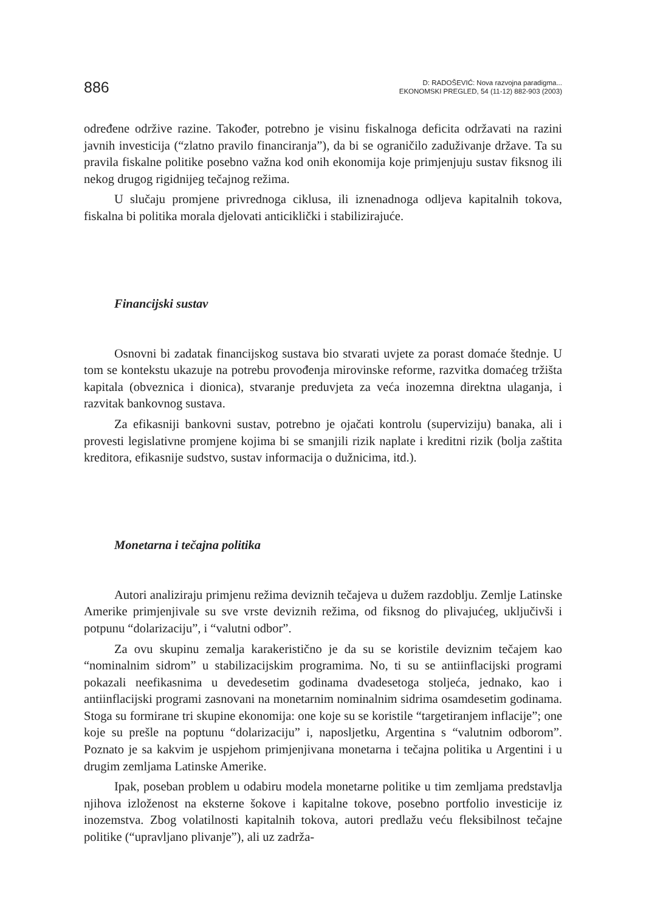886
D: RADOŠEVIĆ: Nova razvojna paradigma...
EKONOMSKI PREGLED, 54 (11-12) 882-903 (2003)
određene održive razine. Također, potrebno je visinu fiskalnoga deficita održavati na razini javnih investicija (“zlatno pravilo financiranja”), da bi se ograničilo zaduživanje države. Ta su pravila fiskalne politike posebno važna kod onih ekonomija koje primjenjuju sustav fiksnog ili nekog drugog rigidnijeg tečajnog režima.
U slučaju promjene privrednoga ciklusa, ili iznenadnoga odljeva kapitalnih tokova, fiskalna bi politika morala djelovati anticiklički i stabilizirajuće.
Financijski sustav
Osnovni bi zadatak financijskog sustava bio stvarati uvjete za porast domaće štednje. U tom se kontekstu ukazuje na potrebu provođenja mirovinske reforme, razvitka domaćeg tržišta kapitala (obveznica i dionica), stvaranje preduvjeta za veća inozemna direktna ulaganja, i razvitak bankovnog sustava.
Za efikasniji bankovni sustav, potrebno je ojačati kontrolu (superviziju) banaka, ali i provesti legislativne promjene kojima bi se smanjili rizik naplate i kreditni rizik (bolja zaštita kreditora, efikasnije sudstvo, sustav informacija o dužnicima, itd.).
Monetarna i tečajna politika
Autori analiziraju primjenu režima deviznih tečajeva u dužem razdoblju. Zemlje Latinske Amerike primjenjivale su sve vrste deviznih režima, od fiksnog do plivajućeg, uključivši i potpunu “dolarizaciju”, i “valutni odbor”.
Za ovu skupinu zemalja karakeristično je da su se koristile deviznim tečajem kao “nominalnim sidrom” u stabilizacijskim programima. No, ti su se antiinflacijski programi pokazali neefikasnima u devedesetim godinama dvadesetoga stoljeća, jednako, kao i antiinflacijski programi zasnovani na monetarnim nominalnim sidrima osamdesetim godinama. Stoga su formirane tri skupine ekonomija: one koje su se koristile “targetiranjem inflacije”; one koje su prešle na poptunu “dolarizaciju” i, naposljetku, Argentina s “valutnim odborom”. Poznato je sa kakvim je uspjehom primjenjivana monetarna i tečajna politika u Argentini i u drugim zemljama Latinske Amerike.
Ipak, poseban problem u odabiru modela monetarne politike u tim zemljama predstavlja njihova izloženost na eksterne šokove i kapitalne tokove, posebno portfolio investicije iz inozemstva. Zbog volatilnosti kapitalnih tokova, autori predlažu veću fleksibilnost tečajne politike (“upravljano plivanje”), ali uz zadrža-